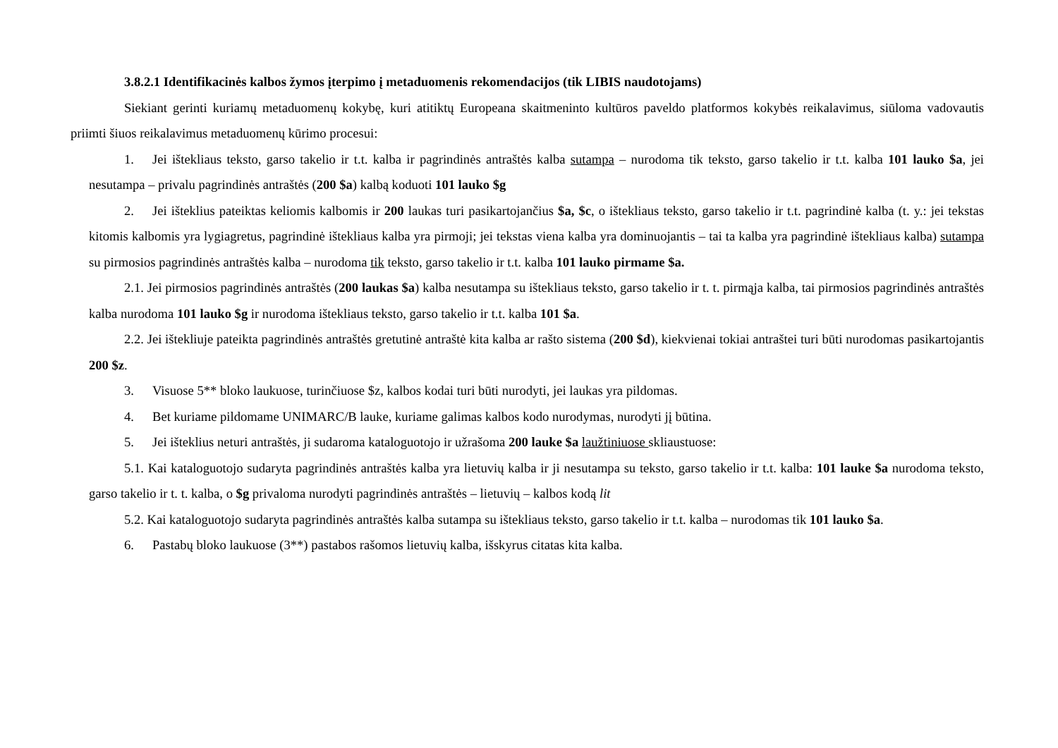3.8.2.1 Identifikacinės kalbos žymos įterpimo į metaduomenis rekomendacijos (tik LIBIS naudotojams)
Siekiant gerinti kuriamų metaduomenų kokybę, kuri atitiktų Europeana skaitmeninto kultūros paveldo platformos kokybės reikalavimus, siūloma vadovautis priimti šiuos reikalavimus metaduomenų kūrimo procesui:
1. Jei ištekliaus teksto, garso takelio ir t.t. kalba ir pagrindinės antraštės kalba sutampa – nurodoma tik teksto, garso takelio ir t.t. kalba 101 lauko $a, jei nesutampa – privalu pagrindinės antraštės (200 $a) kalbą koduoti 101 lauko $g
2. Jei išteklius pateiktas keliomis kalbomis ir 200 laukas turi pasikartojančius $a, $c, o ištekliaus teksto, garso takelio ir t.t. pagrindinė kalba (t. y.: jei tekstas kitomis kalbomis yra lygiagretus, pagrindinė ištekliaus kalba yra pirmoji; jei tekstas viena kalba yra dominuojantis – tai ta kalba yra pagrindinė ištekliaus kalba) sutampa su pirmosios pagrindinės antraštės kalba – nurodoma tik teksto, garso takelio ir t.t. kalba 101 lauko pirmame $a.
2.1. Jei pirmosios pagrindinės antraštės (200 laukas $a) kalba nesutampa su ištekliaus teksto, garso takelio ir t. t. pirmąja kalba, tai pirmosios pagrindinės antraštės kalba nurodoma 101 lauko $g ir nurodoma ištekliaus teksto, garso takelio ir t.t. kalba 101 $a.
2.2. Jei ištekliuje pateikta pagrindinės antraštės gretutinė antraštė kita kalba ar rašto sistema (200 $d), kiekvienai tokiai antraštei turi būti nurodomas pasikartojantis 200 $z.
3. Visuose 5** bloko laukuose, turinčiuose $z, kalbos kodai turi būti nurodyti, jei laukas yra pildomas.
4. Bet kuriame pildomame UNIMARC/B lauke, kuriame galimas kalbos kodo nurodymas, nurodyti jį būtina.
5. Jei išteklius neturi antraštės, ji sudaroma kataloguotojo ir užrašoma 200 lauke $a laužtiniuose skliaustuose:
5.1. Kai kataloguotojo sudaryta pagrindinės antraštės kalba yra lietuvių kalba ir ji nesutampa su teksto, garso takelio ir t.t. kalba: 101 lauke $a nurodoma teksto, garso takelio ir t. t. kalba, o $g privaloma nurodyti pagrindinės antraštės – lietuvių – kalbos kodą lit
5.2. Kai kataloguotojo sudaryta pagrindinės antraštės kalba sutampa su ištekliaus teksto, garso takelio ir t.t. kalba – nurodomas tik 101 lauko $a.
6. Pastabų bloko laukuose (3**) pastabos rašomos lietuvių kalba, išskyrus citatas kita kalba.